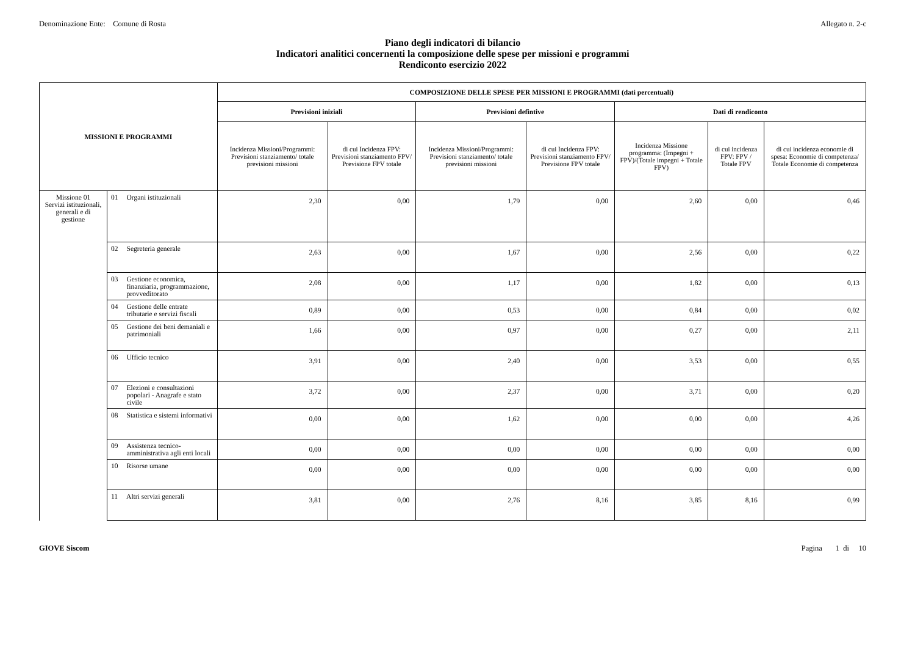Denominazione Ente: Comune di Rosta Allegato n. 2-c
Piano degli indicatori di bilancio
Indicatori analitici concernenti la composizione delle spese per missioni e programmi
Rendiconto esercizio 2022
| MISSIONI E PROGRAMMI | | COMPOSIZIONE DELLE SPESE PER MISSIONI E PROGRAMMI (dati percentuali) | | | | | | |
| --- | --- | --- | --- | --- | --- | --- | --- | --- |
| | | Previsioni iniziali | | Previsioni defintive | | Dati di rendiconto | | |
| | | Incidenza Missioni/Programmi: Previsioni stanziamento/ totale previsioni missioni | di cui Incidenza FPV: Previsioni stanziamento FPV/ Previsione FPV totale | Incidenza Missioni/Programmi: Previsioni stanziamento/ totale previsioni missioni | di cui Incidenza FPV: Previsioni stanziamento FPV/ Previsione FPV totale | Incidenza Missione programma: (Impegni + FPV)/(Totale impegni + Totale FPV) | di cui incidenza FPV: FPV / Totale FPV | di cui incidenza economie di spesa: Economie di competenza/ Totale Economie di competenza |
| Missione 01 Servizi istituzionali, generali e di gestione | 01 Organi istituzionali | 2,30 | 0,00 | 1,79 | 0,00 | 2,60 | 0,00 | 0,46 |
| | 02 Segreteria generale | 2,63 | 0,00 | 1,67 | 0,00 | 2,56 | 0,00 | 0,22 |
| | 03 Gestione economica, finanziaria, programmazione, provveditorato | 2,08 | 0,00 | 1,17 | 0,00 | 1,82 | 0,00 | 0,13 |
| | 04 Gestione delle entrate tributarie e servizi fiscali | 0,89 | 0,00 | 0,53 | 0,00 | 0,84 | 0,00 | 0,02 |
| | 05 Gestione dei beni demaniali e patrimoniali | 1,66 | 0,00 | 0,97 | 0,00 | 0,27 | 0,00 | 2,11 |
| | 06 Ufficio tecnico | 3,91 | 0,00 | 2,40 | 0,00 | 3,53 | 0,00 | 0,55 |
| | 07 Elezioni e consultazioni popolari - Anagrafe e stato civile | 3,72 | 0,00 | 2,37 | 0,00 | 3,71 | 0,00 | 0,20 |
| | 08 Statistica e sistemi informativi | 0,00 | 0,00 | 1,62 | 0,00 | 0,00 | 0,00 | 4,26 |
| | 09 Assistenza tecnico-amministrativa agli enti locali | 0,00 | 0,00 | 0,00 | 0,00 | 0,00 | 0,00 | 0,00 |
| | 10 Risorse umane | 0,00 | 0,00 | 0,00 | 0,00 | 0,00 | 0,00 | 0,00 |
| | 11 Altri servizi generali | 3,81 | 0,00 | 2,76 | 8,16 | 3,85 | 8,16 | 0,99 |
GIOVE Siscom Pagina 1 di 10